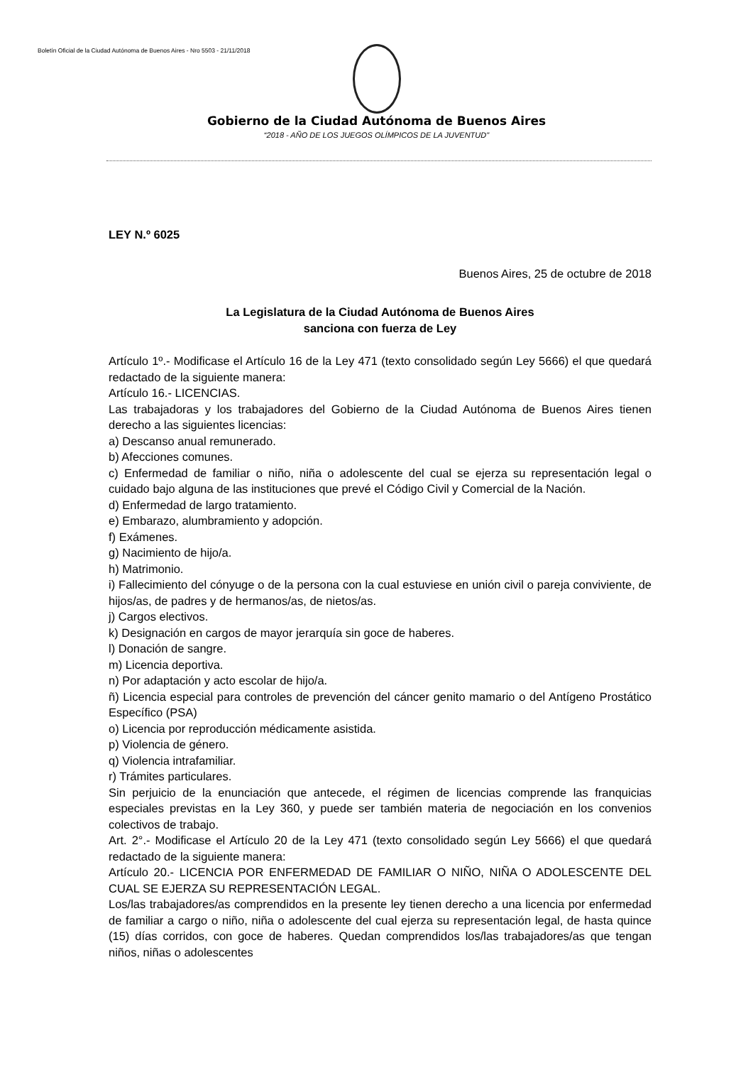Boletín Oficial de la Ciudad Autónoma de Buenos Aires - Nro 5503 - 21/11/2018
Gobierno de la Ciudad Autónoma de Buenos Aires
“2018 - AÑO DE LOS JUEGOS OLÍMPICOS DE LA JUVENTUD"
LEY N.º 6025
Buenos Aires, 25 de octubre de 2018
La Legislatura de la Ciudad Autónoma de Buenos Aires
sanciona con fuerza de Ley
Artículo 1º.- Modificase el Artículo 16 de la Ley 471 (texto consolidado según Ley 5666) el que quedará redactado de la siguiente manera:
Artículo 16.- LICENCIAS.
Las trabajadoras y los trabajadores del Gobierno de la Ciudad Autónoma de Buenos Aires tienen derecho a las siguientes licencias:
a) Descanso anual remunerado.
b) Afecciones comunes.
c) Enfermedad de familiar o niño, niña o adolescente del cual se ejerza su representación legal o cuidado bajo alguna de las instituciones que prevé el Código Civil y Comercial de la Nación.
d) Enfermedad de largo tratamiento.
e) Embarazo, alumbramiento y adopción.
f) Exámenes.
g) Nacimiento de hijo/a.
h) Matrimonio.
i) Fallecimiento del cónyuge o de la persona con la cual estuviese en unión civil o pareja conviviente, de hijos/as, de padres y de hermanos/as, de nietos/as.
j) Cargos electivos.
k) Designación en cargos de mayor jerarquía sin goce de haberes.
l) Donación de sangre.
m) Licencia deportiva.
n) Por adaptación y acto escolar de hijo/a.
ñ) Licencia especial para controles de prevención del cáncer genito mamario o del Antígeno Prostático Específico (PSA)
o) Licencia por reproducción médicamente asistida.
p) Violencia de género.
q) Violencia intrafamiliar.
r) Trámites particulares.
Sin perjuicio de la enunciación que antecede, el régimen de licencias comprende las franquicias especiales previstas en la Ley 360, y puede ser también materia de negociación en los convenios colectivos de trabajo.
Art. 2°.- Modificase el Artículo 20 de la Ley 471 (texto consolidado según Ley 5666) el que quedará redactado de la siguiente manera:
Artículo 20.- LICENCIA POR ENFERMEDAD DE FAMILIAR O NIÑO, NIÑA O ADOLESCENTE DEL CUAL SE EJERZA SU REPRESENTACIÓN LEGAL.
Los/las trabajadores/as comprendidos en la presente ley tienen derecho a una licencia por enfermedad de familiar a cargo o niño, niña o adolescente del cual ejerza su representación legal, de hasta quince (15) días corridos, con goce de haberes. Quedan comprendidos los/las trabajadores/as que tengan niños, niñas o adolescentes